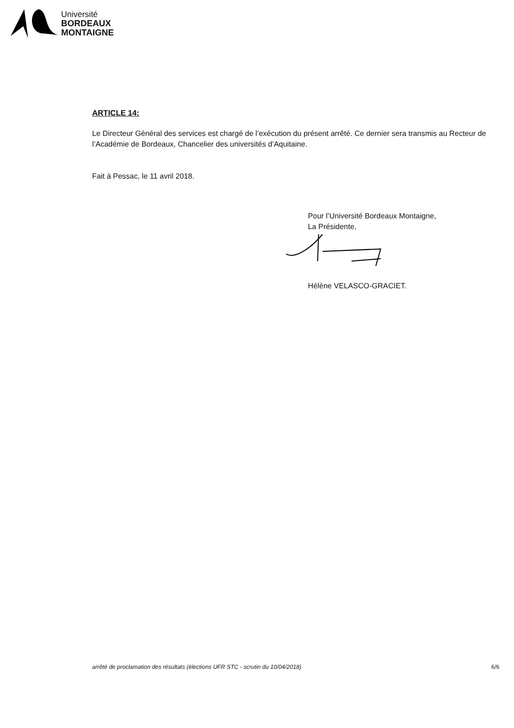Université
BORDEAUX
MONTAIGNE
ARTICLE 14:
Le Directeur Général des services est chargé de l’exécution du présent arrêté. Ce dernier sera transmis au Recteur de l’Académie de Bordeaux, Chancelier des universités d’Aquitaine.
Fait à Pessac, le 11 avril 2018.
Pour l’Université Bordeaux Montaigne,
La Présidente,
Hélène VELASCO-GRACIET.
arrêté de proclamation des résultats (élections UFR STC - scrutin du 10/04/2018) 6/6